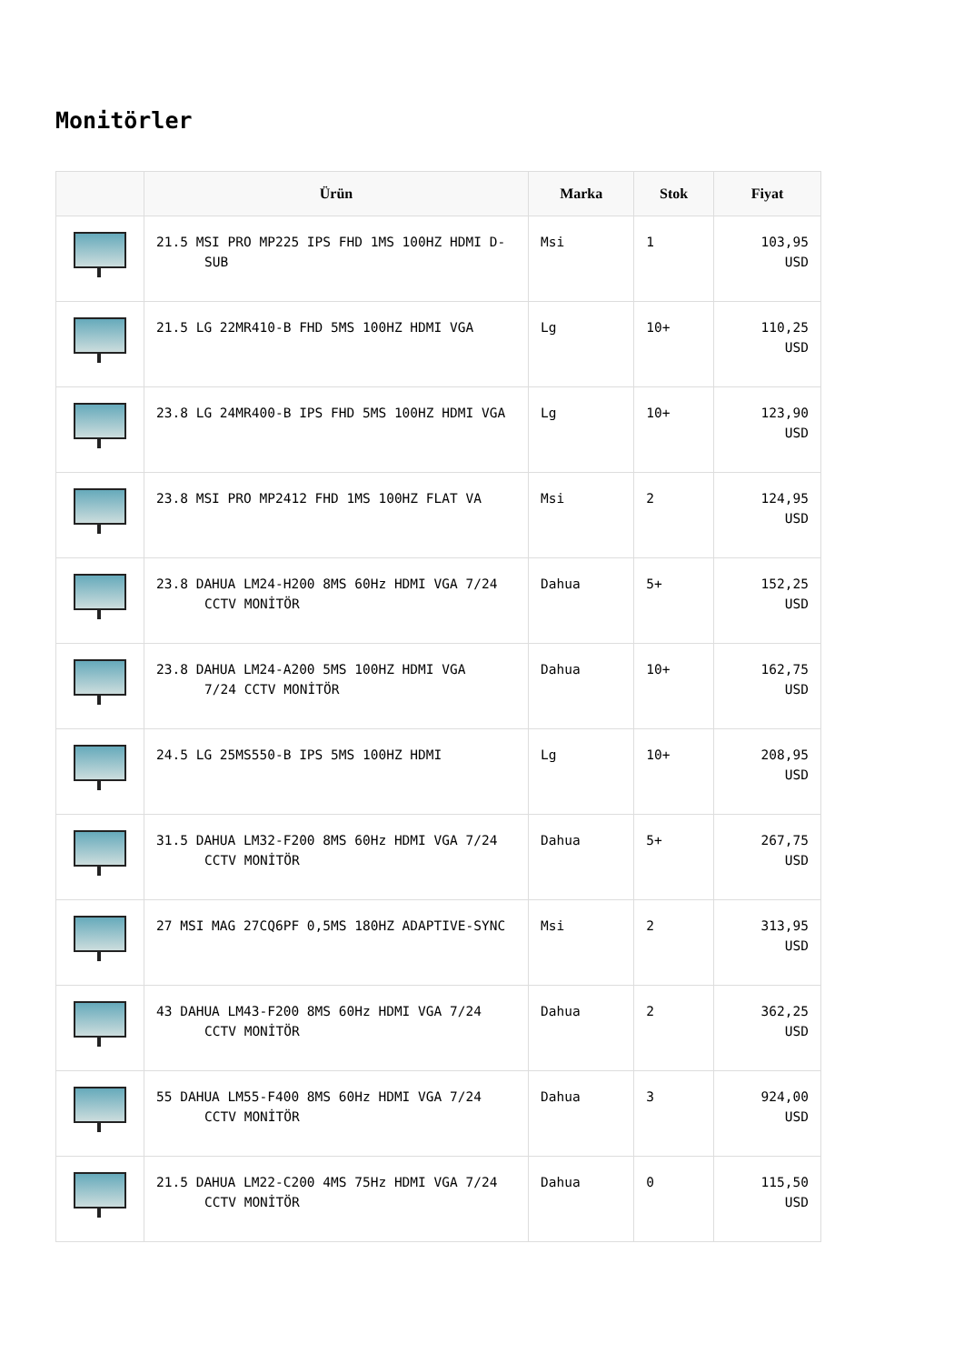Monitörler
| | Ürün | Marka | Stok | Fiyat |
| --- | --- | --- | --- | --- |
| | 21.5 MSI PRO MP225 IPS FHD 1MS 100HZ HDMI D- SUB | Msi | 1 | 103,95 USD |
| | 21.5 LG 22MR410-B FHD 5MS 100HZ HDMI VGA | Lg | 10+ | 110,25 USD |
| | 23.8 LG 24MR400-B IPS FHD 5MS 100HZ HDMI VGA | Lg | 10+ | 123,90 USD |
| | 23.8 MSI PRO MP2412 FHD 1MS 100HZ FLAT VA | Msi | 2 | 124,95 USD |
| | 23.8 DAHUA LM24-H200 8MS 60Hz HDMI VGA 7/24 CCTV MONİTÖR | Dahua | 5+ | 152,25 USD |
| | 23.8 DAHUA LM24-A200 5MS 100HZ HDMI VGA 7/24 CCTV MONİTÖR | Dahua | 10+ | 162,75 USD |
| | 24.5 LG 25MS550-B IPS 5MS 100HZ HDMI | Lg | 10+ | 208,95 USD |
| | 31.5 DAHUA LM32-F200 8MS 60Hz HDMI VGA 7/24 CCTV MONİTÖR | Dahua | 5+ | 267,75 USD |
| | 27 MSI MAG 27CQ6PF 0,5MS 180HZ ADAPTIVE-SYNC | Msi | 2 | 313,95 USD |
| | 43 DAHUA LM43-F200 8MS 60Hz HDMI VGA 7/24 CCTV MONİTÖR | Dahua | 2 | 362,25 USD |
| | 55 DAHUA LM55-F400 8MS 60Hz HDMI VGA 7/24 CCTV MONİTÖR | Dahua | 3 | 924,00 USD |
| | 21.5 DAHUA LM22-C200 4MS 75Hz HDMI VGA 7/24 CCTV MONİTÖR | Dahua | 0 | 115,50 USD |